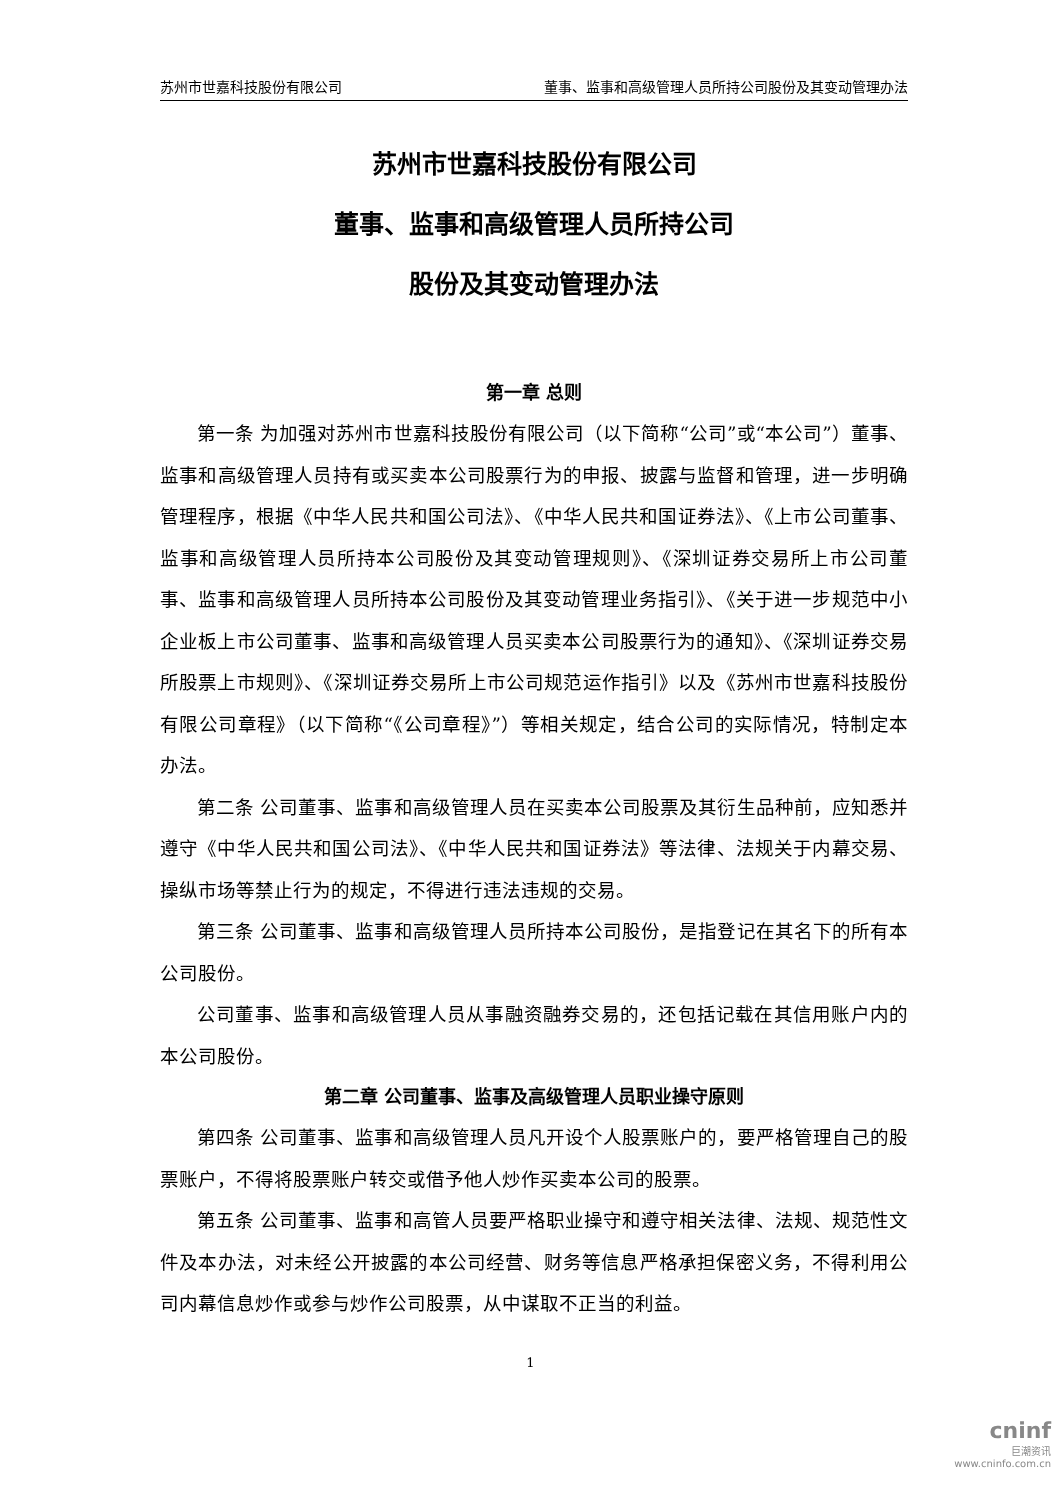苏州市世嘉科技股份有限公司 董事、监事和高级管理人员所持公司股份及其变动管理办法
苏州市世嘉科技股份有限公司
董事、监事和高级管理人员所持公司
股份及其变动管理办法
第一章 总则
第一条 为加强对苏州市世嘉科技股份有限公司（以下简称“公司”或“本公司”）董事、监事和高级管理人员持有或买卖本公司股票行为的申报、披露与监督和管理，进一步明确管理程序，根据《中华人民共和国公司法》、《中华人民共和国证券法》、《上市公司董事、监事和高级管理人员所持本公司股份及其变动管理规则》、《深圳证券交易所上市公司董事、监事和高级管理人员所持本公司股份及其变动管理业务指引》、《关于进一步规范中小企业板上市公司董事、监事和高级管理人员买卖本公司股票行为的通知》、《深圳证券交易所股票上市规则》、《深圳证券交易所上市公司规范运作指引》以及《苏州市世嘉科技股份有限公司章程》（以下简称“《公司章程》”）等相关规定，结合公司的实际情况，特制定本办法。
第二条 公司董事、监事和高级管理人员在买卖本公司股票及其衍生品种前，应知悉并遵守《中华人民共和国公司法》、《中华人民共和国证券法》等法律、法规关于内幕交易、操纵市场等禁止行为的规定，不得进行违法违规的交易。
第三条 公司董事、监事和高级管理人员所持本公司股份，是指登记在其名下的所有本公司股份。
公司董事、监事和高级管理人员从事融资融券交易的，还包括记载在其信用账户内的本公司股份。
第二章 公司董事、监事及高级管理人员职业操守原则
第四条 公司董事、监事和高级管理人员凡开设个人股票账户的，要严格管理自己的股票账户，不得将股票账户转交或借予他人炒作买卖本公司的股票。
第五条 公司董事、监事和高管人员要严格职业操守和遵守相关法律、法规、规范性文件及本办法，对未经公开披露的本公司经营、财务等信息严格承担保密义务，不得利用公司内幕信息炒作或参与炒作公司股票，从中谋取不正当的利益。
1
cninf
巨潮资讯
www.cninfo.com.cn